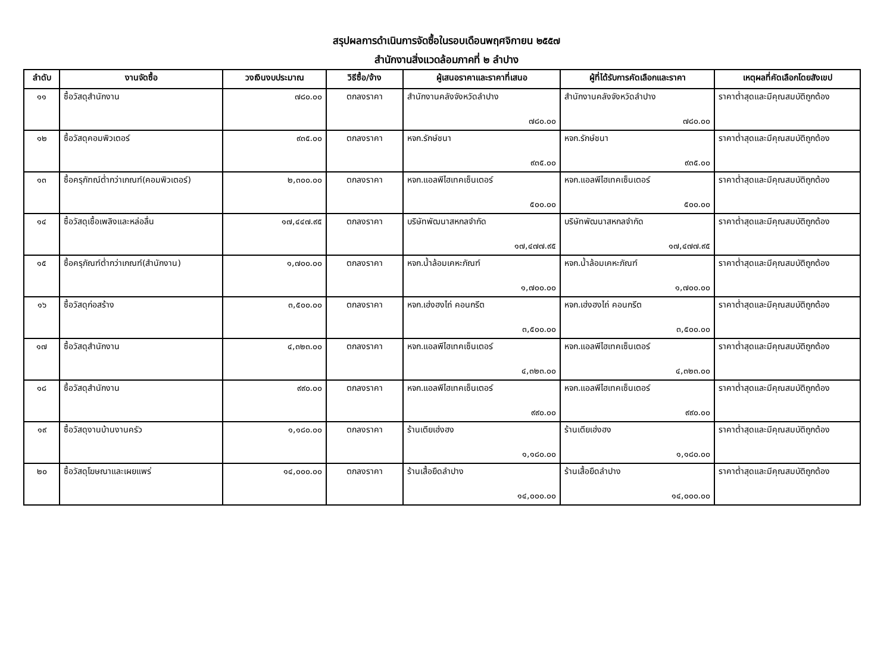สรุปผลการดำเนินการจัดซื้อในรอบเดือนพฤศจิกายน ๒๕๕๗
สำนักงานสิ่งแวดล้อมภาคที่ ๒ ลำปาง
| ลำดับ | งานจัดซื้อ | วงเงินงบประมาณ | วิธีซื้อ/จ้าง | ผู้เสนอราคาและราคาที่เสนอ | ผู้ที่ได้รับการคัดเลือกและราคา | เหตุผลที่คัดเลือกโดยสังเขป |
| --- | --- | --- | --- | --- | --- | --- |
| ๑๑ | ซื้อวัสดุสำนักงาน | ๗๘๐.๐๐ | ตกลงราคา | สำนักงานคลังจังหวัดลำปาง ๗๘๐.๐๐ | สำนักงานคลังจังหวัดลำปาง ๗๘๐.๐๐ | ราคาต่ำสุดและมีคุณสมบัติถูกต้อง |
| ๑๒ | ซื้อวัสดุคอมพิวเตอร์ | ๙๓๕.๐๐ | ตกลงราคา | หจก.รักษ์ชนา ๙๓๕.๐๐ | หจก.รักษ์ชนา ๙๓๕.๐๐ | ราคาต่ำสุดและมีคุณสมบัติถูกต้อง |
| ๑๓ | ซื้อครุภัฑณ์ต่ำกว่าเกณฑ์(คอมพิวเตอร์) | ๒,๓๐๐.๐๐ | ตกลงราคา | หจก.แอลพีไฮเทคเซ็นเตอร์ ๕๐๐.๐๐ | หจก.แอลพีไฮเทคเซ็นเตอร์ ๕๐๐.๐๐ | ราคาต่ำสุดและมีคุณสมบัติถูกต้อง |
| ๑๔ | ซื้อวัสดุเชื้อเพลิงและหล่อลื่น | ๑๗,๔๔๗.๙๕ | ตกลงราคา | บริษัทพัฒนาสหกลจำกัด ๑๗,๔๗๗.๙๕ | บริษัทพัฒนาสหกลจำกัด ๑๗,๔๗๗.๙๕ | ราคาต่ำสุดและมีคุณสมบัติถูกต้อง |
| ๑๕ | ซื้อครุภัณฑ์ต่ำกว่าเกณฑ์(สำนักงาน) | ๑,๗๐๐.๐๐ | ตกลงราคา | หจก.น้ำล้อมเคหะภัณฑ์ ๑,๗๐๐.๐๐ | หจก.น้ำล้อมเคหะภัณฑ์ ๑,๗๐๐.๐๐ | ราคาต่ำสุดและมีคุณสมบัติถูกต้อง |
| ๑๖ | ซื้อวัสดุก่อสร้าง | ๓,๕๐๐.๐๐ | ตกลงราคา | หจก.เฮ่งฮงไถ่ คอนกรีต ๓,๕๐๐.๐๐ | หจก.เฮ่งฮงไถ่ คอนกรีต ๓,๕๐๐.๐๐ | ราคาต่ำสุดและมีคุณสมบัติถูกต้อง |
| ๑๗ | ซื้อวัสดุสำนักงาน | ๔,๓๒๓.๐๐ | ตกลงราคา | หจก.แอลพีไฮเทคเซ็นเตอร์ ๔,๓๒๓.๐๐ | หจก.แอลพีไฮเทคเซ็นเตอร์ ๔,๓๒๓.๐๐ | ราคาต่ำสุดและมีคุณสมบัติถูกต้อง |
| ๑๘ | ซื้อวัสดุสำนักงาน | ๙๙๐.๐๐ | ตกลงราคา | หจก.แอลพีไฮเทคเซ็นเตอร์ ๙๙๐.๐๐ | หจก.แอลพีไฮเทคเซ็นเตอร์ ๙๙๐.๐๐ | ราคาต่ำสุดและมีคุณสมบัติถูกต้อง |
| ๑๙ | ซื้อวัสดุงานบ้านงานครัว | ๑,๑๘๐.๐๐ | ตกลงราคา | ร้านเตียเฮ่งฮง ๑,๑๘๐.๐๐ | ร้านเตียเฮ่งฮง ๑,๑๘๐.๐๐ | ราคาต่ำสุดและมีคุณสมบัติถูกต้อง |
| ๒๐ | ซื้อวัสดุโฆษณาและเผยแพร่ | ๑๔,๐๐๐.๐๐ | ตกลงราคา | ร้านเสื้อยืดลำปาง ๑๔,๐๐๐.๐๐ | ร้านเสื้อยืดลำปาง ๑๔,๐๐๐.๐๐ | ราคาต่ำสุดและมีคุณสมบัติถูกต้อง |